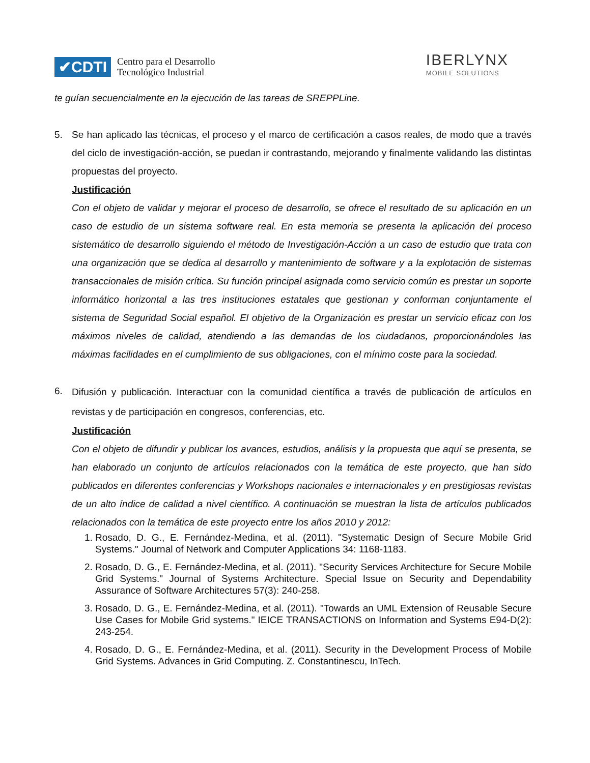✔CDTI Centro para el Desarrollo
Tecnológico Industrial
IBERLYNX
MOBILE SOLUTIONS
te guían secuencialmente en la ejecución de las tareas de SREPPLine.
5. Se han aplicado las técnicas, el proceso y el marco de certificación a casos reales, de modo que a través del ciclo de investigación-acción, se puedan ir contrastando, mejorando y finalmente validando las distintas propuestas del proyecto.
Justificación
Con el objeto de validar y mejorar el proceso de desarrollo, se ofrece el resultado de su aplicación en un caso de estudio de un sistema software real. En esta memoria se presenta la aplicación del proceso sistemático de desarrollo siguiendo el método de Investigación-Acción a un caso de estudio que trata con una organización que se dedica al desarrollo y mantenimiento de software y a la explotación de sistemas transaccionales de misión crítica. Su función principal asignada como servicio común es prestar un soporte informático horizontal a las tres instituciones estatales que gestionan y conforman conjuntamente el sistema de Seguridad Social español. El objetivo de la Organización es prestar un servicio eficaz con los máximos niveles de calidad, atendiendo a las demandas de los ciudadanos, proporcionándoles las máximas facilidades en el cumplimiento de sus obligaciones, con el mínimo coste para la sociedad.
6.
Difusión y publicación. Interactuar con la comunidad científica a través de publicación de artículos en revistas y de participación en congresos, conferencias, etc.
Justificación
Con el objeto de difundir y publicar los avances, estudios, análisis y la propuesta que aquí se presenta, se han elaborado un conjunto de artículos relacionados con la temática de este proyecto, que han sido publicados en diferentes conferencias y Workshops nacionales e internacionales y en prestigiosas revistas de un alto índice de calidad a nivel científico. A continuación se muestran la lista de artículos publicados relacionados con la temática de este proyecto entre los años 2010 y 2012:
1. Rosado, D. G., E. Fernández-Medina, et al. (2011). "Systematic Design of Secure Mobile Grid Systems." Journal of Network and Computer Applications 34: 1168-1183.
2. Rosado, D. G., E. Fernández-Medina, et al. (2011). "Security Services Architecture for Secure Mobile Grid Systems." Journal of Systems Architecture. Special Issue on Security and Dependability Assurance of Software Architectures 57(3): 240-258.
3. Rosado, D. G., E. Fernández-Medina, et al. (2011). "Towards an UML Extension of Reusable Secure Use Cases for Mobile Grid systems." IEICE TRANSACTIONS on Information and Systems E94-D(2): 243-254.
4. Rosado, D. G., E. Fernández-Medina, et al. (2011). Security in the Development Process of Mobile Grid Systems. Advances in Grid Computing. Z. Constantinescu, InTech.